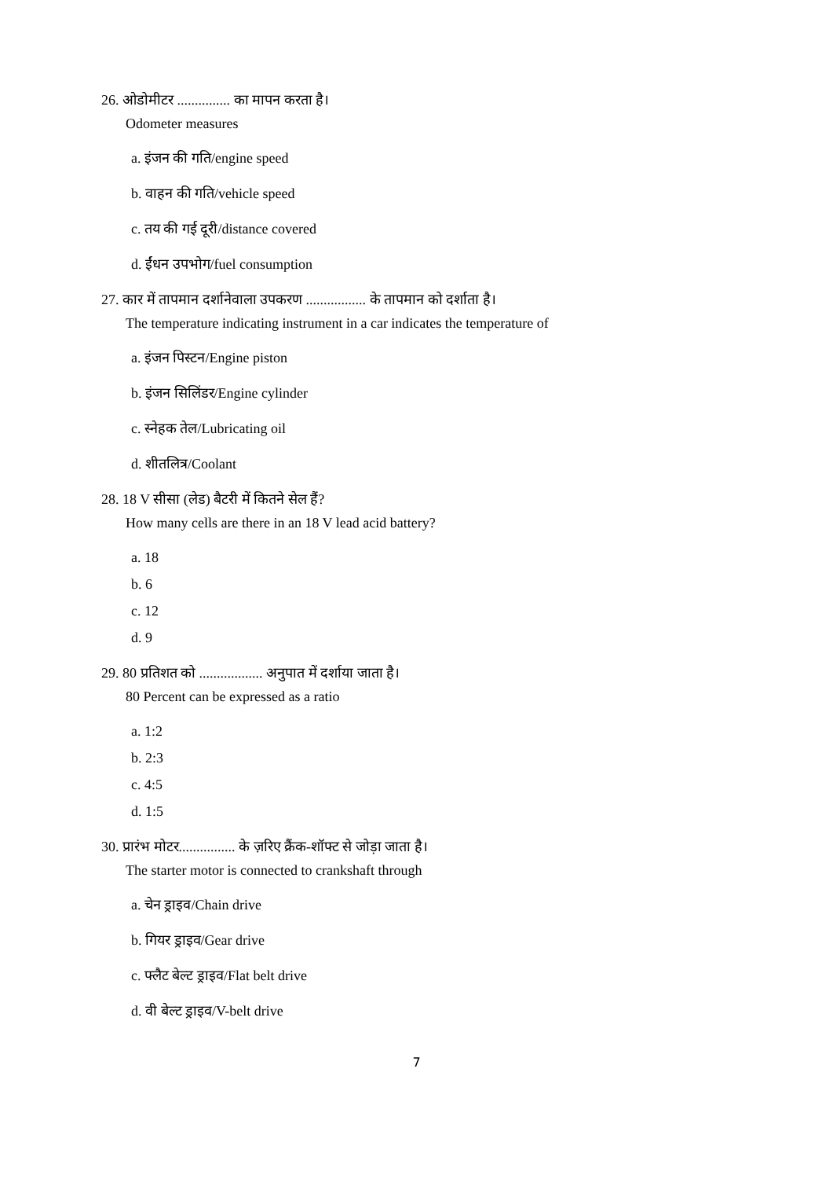26. ओडोमीटर ............... का मापन करता है।
Odometer measures
a. इंजन की गति/engine speed
b. वाहन की गति/vehicle speed
c. तय की गई दूरी/distance covered
d. ईंधन उपभोग/fuel consumption
27. कार में तापमान दर्शानेवाला उपकरण ................. के तापमान को दर्शाता है।
The temperature indicating instrument in a car indicates the temperature of
a. इंजन पिस्टन/Engine piston
b. इंजन सिलिंडर/Engine cylinder
c. स्नेहक तेल/Lubricating oil
d. शीतलित्र/Coolant
28. 18 V सीसा (लेड) बैटरी में कितने सेल हैं?
How many cells are there in an 18 V lead acid battery?
a. 18
b. 6
c. 12
d. 9
29. 80 प्रतिशत को .................. अनुपात में दर्शाया जाता है।
80 Percent can be expressed as a ratio
a. 1:2
b. 2:3
c. 4:5
d. 1:5
30. प्रारंभ मोटर................ के ज़रिए क्रैंक-शॉफ्ट से जोड़ा जाता है।
The starter motor is connected to crankshaft through
a. चेन ड्राइव/Chain drive
b. गियर ड्राइव/Gear drive
c. फ्लैट बेल्ट ड्राइव/Flat belt drive
d. वी बेल्ट ड्राइव/V-belt drive
7